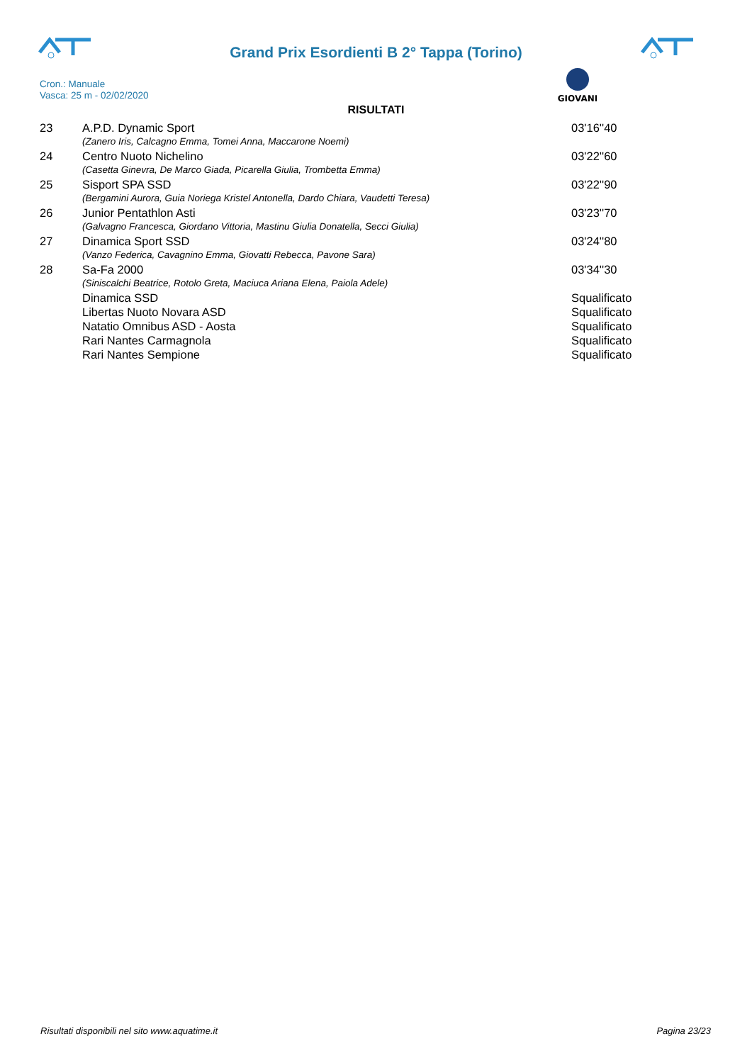Grand Prix Esordienti B 2° Tappa (Torino)
GIOVANI
Cron.: Manuale
Vasca: 25 m - 02/02/2020
RISULTATI
| 23 | A.P.D. Dynamic Sport | 03'16''40 |
| | (Zanero Iris, Calcagno Emma, Tomei Anna, Maccarone Noemi) | |
| 24 | Centro Nuoto Nichelino | 03'22''60 |
| | (Casetta Ginevra, De Marco Giada, Picarella Giulia, Trombetta Emma) | |
| 25 | Sisport SPA SSD | 03'22''90 |
| | (Bergamini Aurora, Guia Noriega Kristel Antonella, Dardo Chiara, Vaudetti Teresa) | |
| 26 | Junior Pentathlon Asti | 03'23''70 |
| | (Galvagno Francesca, Giordano Vittoria, Mastinu Giulia Donatella, Secci Giulia) | |
| 27 | Dinamica Sport SSD | 03'24''80 |
| | (Vanzo Federica, Cavagnino Emma, Giovatti Rebecca, Pavone Sara) | |
| 28 | Sa-Fa 2000 | 03'34''30 |
| | (Siniscalchi Beatrice, Rotolo Greta, Maciuca Ariana Elena, Paiola Adele) | |
| | Dinamica SSD | Squalificato |
| | Libertas Nuoto Novara ASD | Squalificato |
| | Natatio Omnibus ASD - Aosta | Squalificato |
| | Rari Nantes Carmagnola | Squalificato |
| | Rari Nantes Sempione | Squalificato |
Risultati disponibili nel sito www.aquatime.it Pagina 23/23